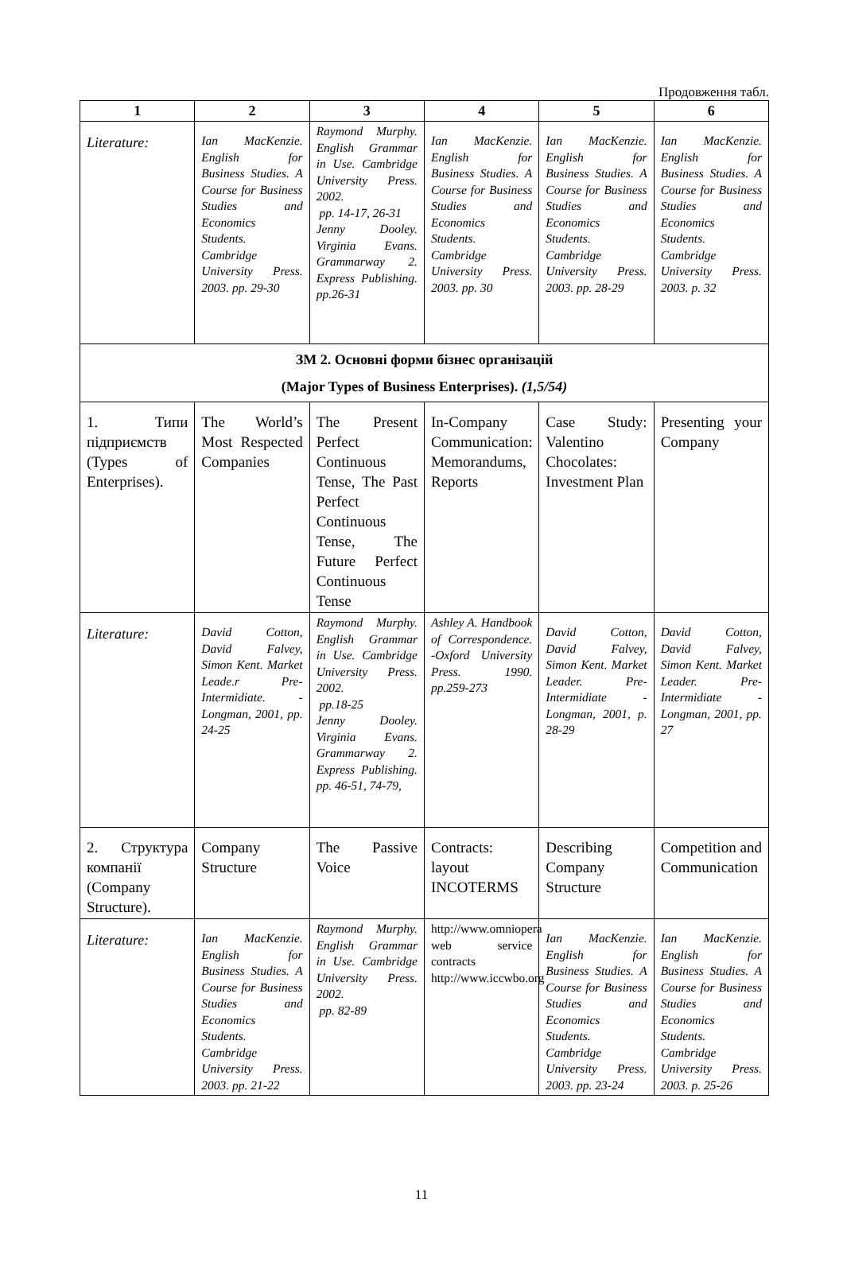Продовження табл.
| 1 | 2 | 3 | 4 | 5 | 6 |
| --- | --- | --- | --- | --- | --- |
| Literature: | Ian MacKenzie. English for Business Studies. A Course for Business Studies and Economics Students. Cambridge University Press. 2003. pp. 29-30 | Raymond Murphy. English Grammar in Use. Cambridge University Press. 2002. pp. 14-17, 26-31 Jenny Dooley. Virginia Evans. Grammarway 2. Express Publishing. pp.26-31 | Ian MacKenzie. English for Business Studies. A Course for Business Studies and Economics Students. Cambridge University Press. 2003. pp. 30 | Ian MacKenzie. English for Business Studies. A Course for Business Studies and Economics Students. Cambridge University Press. 2003. pp. 28-29 | Ian MacKenzie. English for Business Studies. A Course for Business Studies and Economics Students. Cambridge University Press. 2003. p. 32 |
| ЗМ 2. Основні форми бізнес організацій (Major Types of Business Enterprises). (1,5/54) | | | | | |
| 1. Типи підприємств (Types of Enterprises). | The World’s Most Respected Companies | The Present Perfect Continuous Tense, The Past Perfect Continuous Tense, The Future Perfect Continuous Tense | In-Company Communication: Memorandums, Reports | Case Study: Valentino Chocolates: Investment Plan | Presenting your Company |
| Literature: | David Cotton, David Falvey, Simon Kent. Market Leade.r Pre-Intermidiate. - Longman, 2001, pp. 24-25 | Raymond Murphy. English Grammar in Use. Cambridge University Press. 2002. pp.18-25 Jenny Dooley. Virginia Evans. Grammarway 2. Express Publishing. pp. 46-51, 74-79, | Ashley A. Handbook of Correspondence. -Oxford University Press. 1990. pp.259-273 | David Cotton, David Falvey, Simon Kent. Market Leader. Pre-Intermidiate - Longman, 2001, p. 28-29 | David Cotton, David Falvey, Simon Kent. Market Leader. Pre-Intermidiate - Longman, 2001, pp. 27 |
| 2. Структура компанії (Company Structure). | Company Structure | The Passive Voice | Contracts: layout INCOTERMS | Describing Company Structure | Competition and Communication |
| Literature: | Ian MacKenzie. English for Business Studies. A Course for Business Studies and Economics Students. Cambridge University Press. 2003. pp. 21-22 | Raymond Murphy. English Grammar in Use. Cambridge University Press. 2002. pp. 82-89 | http://www.omniopera web service contracts http://www.iccwbo.org | Ian MacKenzie. English for Business Studies. A Course for Business Studies and Economics Students. Cambridge University Press. 2003. pp. 23-24 | Ian MacKenzie. English for Business Studies. A Course for Business Studies and Economics Students. Cambridge University Press. 2003. p. 25-26 |
11